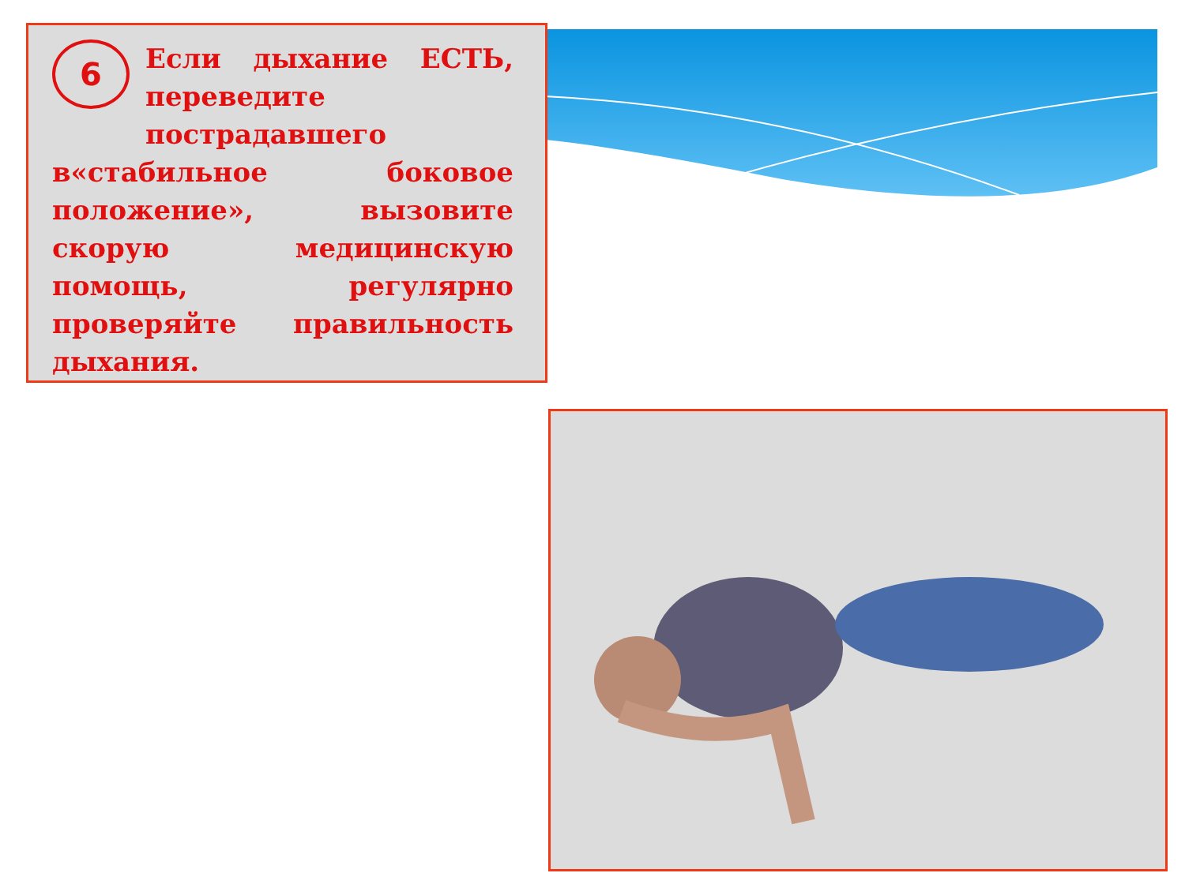6
Если дыхание ЕСТЬ, переведите пострадавшего в«стабильное боковое положение», вызовите скорую медицинскую помощь, регулярно проверяйте правильность дыхания.